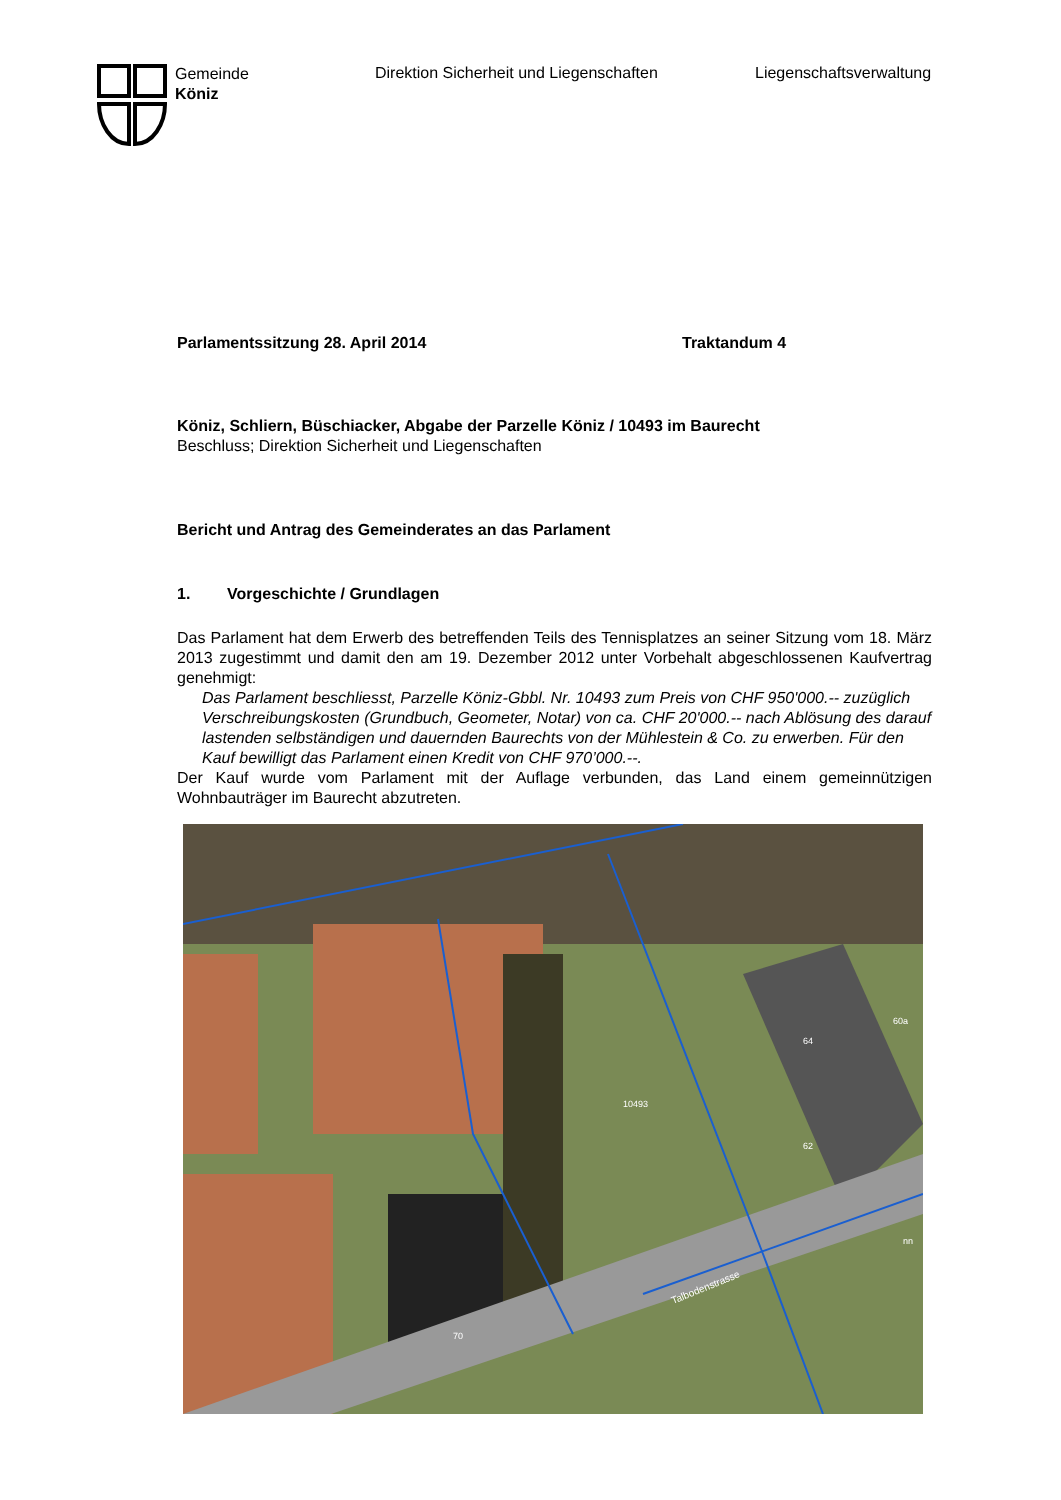Gemeinde
Köniz
Direktion Sicherheit und Liegenschaften Liegenschaftsverwaltung
Parlamentssitzung 28. April 2014 Traktandum 4
Köniz, Schliern, Büschiacker, Abgabe der Parzelle Köniz / 10493 im Baurecht
Beschluss; Direktion Sicherheit und Liegenschaften
Bericht und Antrag des Gemeinderates an das Parlament
1. Vorgeschichte / Grundlagen
Das Parlament hat dem Erwerb des betreffenden Teils des Tennisplatzes an seiner Sitzung vom 18. März 2013 zugestimmt und damit den am 19. Dezember 2012 unter Vorbehalt abgeschlossenen Kaufvertrag genehmigt:
Das Parlament beschliesst, Parzelle Köniz-Gbbl. Nr. 10493 zum Preis von CHF 950'000.-- zuzüglich Verschreibungskosten (Grundbuch, Geometer, Notar) von ca. CHF 20'000.-- nach Ablösung des darauf lastenden selbständigen und dauernden Baurechts von der Mühlestein & Co. zu erwerben. Für den Kauf bewilligt das Parlament einen Kredit von CHF 970’000.--.
Der Kauf wurde vom Parlament mit der Auflage verbunden, das Land einem gemeinnützigen Wohnbauträger im Baurecht abzutreten.
10493
62
64
60a
70
nn
Talbodenstrasse